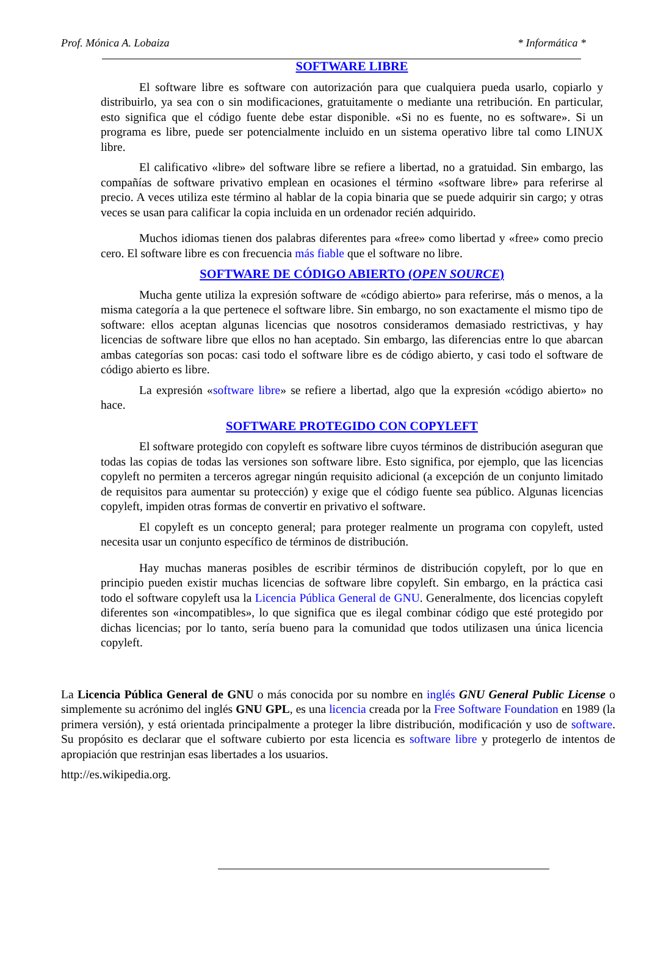Prof. Mónica A. Lobaiza * Informática *
SOFTWARE LIBRE
El software libre es software con autorización para que cualquiera pueda usarlo, copiarlo y distribuirlo, ya sea con o sin modificaciones, gratuitamente o mediante una retribución. En particular, esto significa que el código fuente debe estar disponible. «Si no es fuente, no es software». Si un programa es libre, puede ser potencialmente incluido en un sistema operativo libre tal como LINUX libre.
El calificativo «libre» del software libre se refiere a libertad, no a gratuidad. Sin embargo, las compañías de software privativo emplean en ocasiones el término «software libre» para referirse al precio. A veces utiliza este término al hablar de la copia binaria que se puede adquirir sin cargo; y otras veces se usan para calificar la copia incluida en un ordenador recién adquirido.
Muchos idiomas tienen dos palabras diferentes para «free» como libertad y «free» como precio cero. El software libre es con frecuencia más fiable que el software no libre.
SOFTWARE DE CÓDIGO ABIERTO (OPEN SOURCE)
Mucha gente utiliza la expresión software de «código abierto» para referirse, más o menos, a la misma categoría a la que pertenece el software libre. Sin embargo, no son exactamente el mismo tipo de software: ellos aceptan algunas licencias que nosotros consideramos demasiado restrictivas, y hay licencias de software libre que ellos no han aceptado. Sin embargo, las diferencias entre lo que abarcan ambas categorías son pocas: casi todo el software libre es de código abierto, y casi todo el software de código abierto es libre.
La expresión «software libre» se refiere a libertad, algo que la expresión «código abierto» no hace.
SOFTWARE PROTEGIDO CON COPYLEFT
El software protegido con copyleft es software libre cuyos términos de distribución aseguran que todas las copias de todas las versiones son software libre. Esto significa, por ejemplo, que las licencias copyleft no permiten a terceros agregar ningún requisito adicional (a excepción de un conjunto limitado de requisitos para aumentar su protección) y exige que el código fuente sea público. Algunas licencias copyleft, impiden otras formas de convertir en privativo el software.
El copyleft es un concepto general; para proteger realmente un programa con copyleft, usted necesita usar un conjunto específico de términos de distribución.
Hay muchas maneras posibles de escribir términos de distribución copyleft, por lo que en principio pueden existir muchas licencias de software libre copyleft. Sin embargo, en la práctica casi todo el software copyleft usa la Licencia Pública General de GNU. Generalmente, dos licencias copyleft diferentes son «incompatibles», lo que significa que es ilegal combinar código que esté protegido por dichas licencias; por lo tanto, sería bueno para la comunidad que todos utilizasen una única licencia copyleft.
La Licencia Pública General de GNU o más conocida por su nombre en inglés GNU General Public License o simplemente su acrónimo del inglés GNU GPL, es una licencia creada por la Free Software Foundation en 1989 (la primera versión), y está orientada principalmente a proteger la libre distribución, modificación y uso de software. Su propósito es declarar que el software cubierto por esta licencia es software libre y protegerlo de intentos de apropiación que restrinjan esas libertades a los usuarios.
http://es.wikipedia.org.